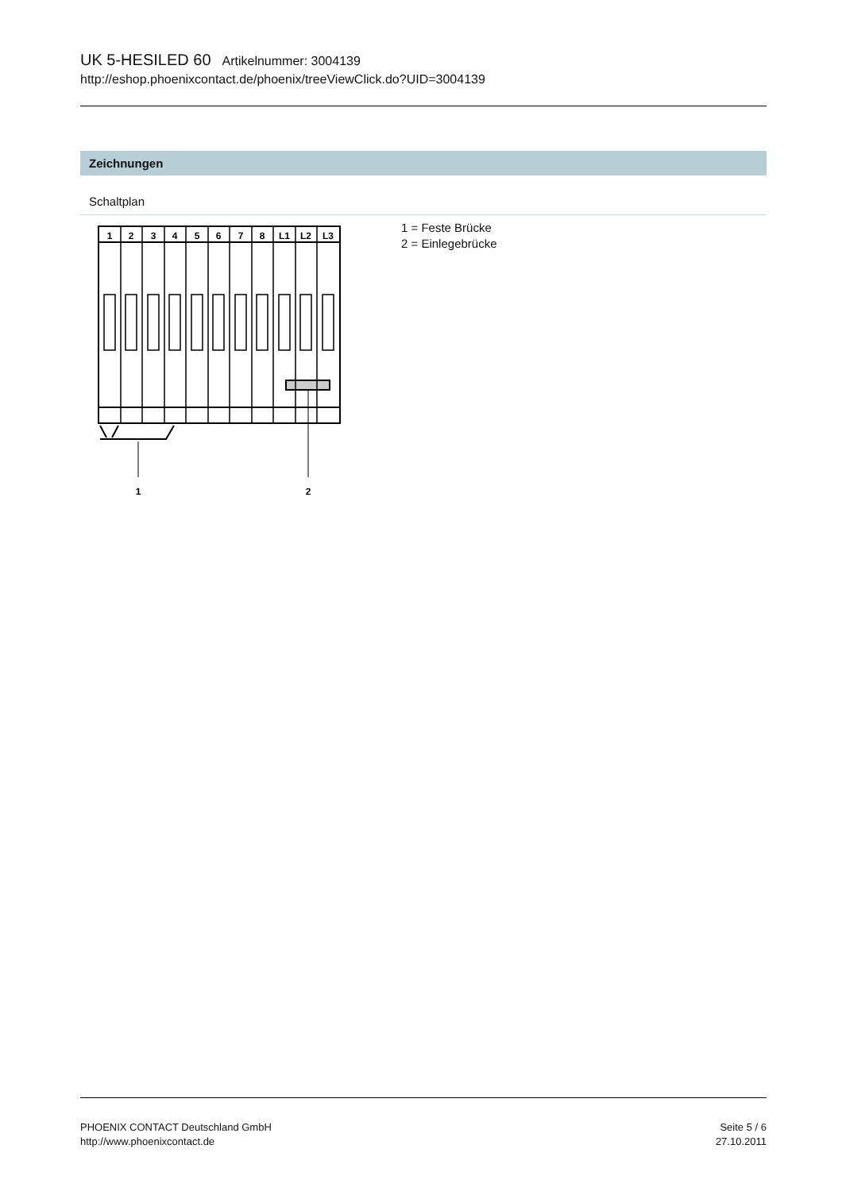UK 5-HESILED 60 Artikelnummer: 3004139
http://eshop.phoenixcontact.de/phoenix/treeViewClick.do?UID=3004139
Zeichnungen
Schaltplan
1
2
3
4
5
6
7
8
L1
L2
L3
1
2
1 = Feste Brücke
2 = Einlegebrücke
PHOENIX CONTACT Deutschland GmbH
http://www.phoenixcontact.de
Seite 5 / 6
27.10.2011